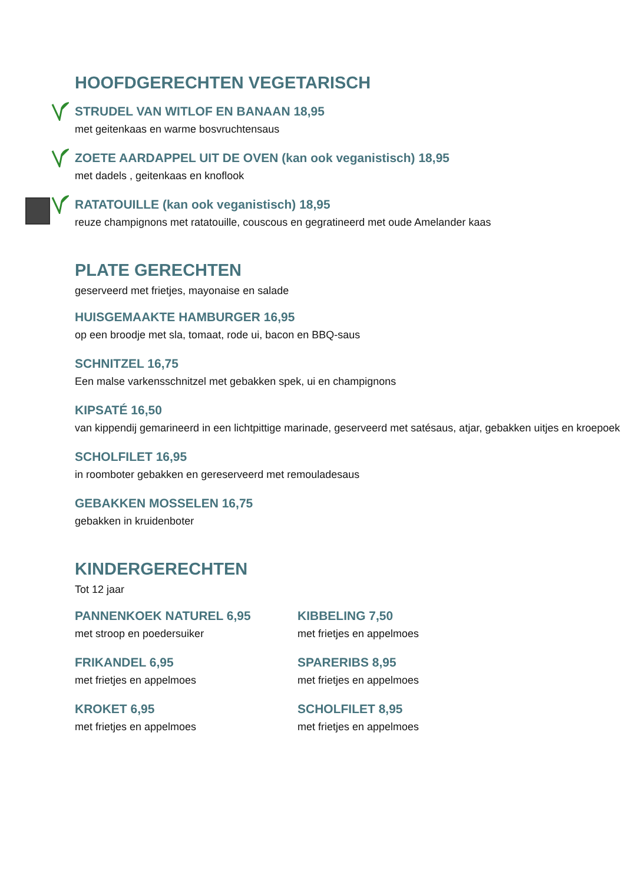HOOFDGERECHTEN VEGETARISCH
STRUDEL VAN WITLOF EN BANAAN 18,95
met geitenkaas en warme bosvruchtensaus
ZOETE AARDAPPEL UIT DE OVEN (kan ook veganistisch) 18,95
met dadels , geitenkaas en knoflook
RATATOUILLE (kan ook veganistisch) 18,95
reuze champignons met ratatouille, couscous en gegratineerd met oude Amelander kaas
PLATE GERECHTEN
geserveerd met frietjes, mayonaise en salade
HUISGEMAAKTE HAMBURGER 16,95
op een broodje met sla, tomaat, rode ui, bacon en BBQ-saus
SCHNITZEL 16,75
Een malse varkensschnitzel met gebakken spek, ui en champignons
KIPSATÉ 16,50
van kippendij gemarineerd in een lichtpittige marinade, geserveerd met satésaus, atjar, gebakken uitjes en kroepoek
SCHOLFILET 16,95
in roomboter gebakken en gereserveerd met remouladesaus
GEBAKKEN MOSSELEN 16,75
gebakken in kruidenboter
KINDERGERECHTEN
Tot 12 jaar
PANNENKOEK NATUREL 6,95
met stroop en poedersuiker
KIBBELING 7,50
met frietjes en appelmoes
FRIKANDEL 6,95
met frietjes en appelmoes
SPARERIBS 8,95
met frietjes en appelmoes
KROKET 6,95
met frietjes en appelmoes
SCHOLFILET 8,95
met frietjes en appelmoes